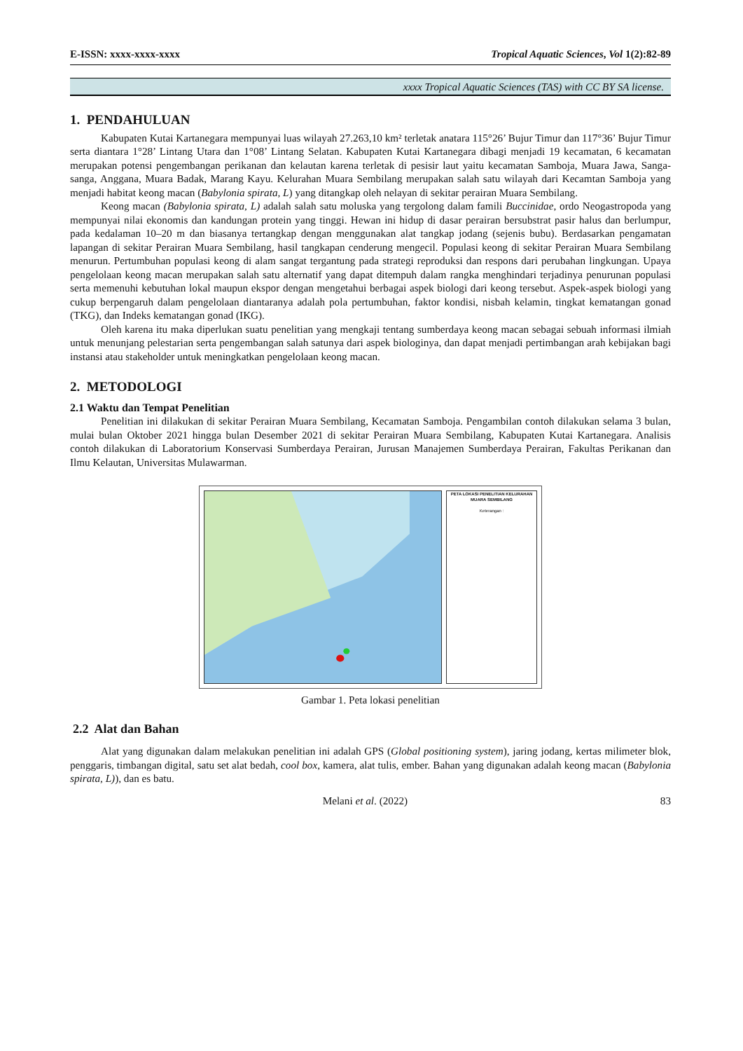E-ISSN: xxxx-xxxx-xxxx Tropical Aquatic Sciences, Vol 1(2):82-89
xxxx Tropical Aquatic Sciences (TAS) with CC BY SA license.
1. PENDAHULUAN
Kabupaten Kutai Kartanegara mempunyai luas wilayah 27.263,10 km² terletak anatara 115°26’ Bujur Timur dan 117°36’ Bujur Timur serta diantara 1°28’ Lintang Utara dan 1°08’ Lintang Selatan. Kabupaten Kutai Kartanegara dibagi menjadi 19 kecamatan, 6 kecamatan merupakan potensi pengembangan perikanan dan kelautan karena terletak di pesisir laut yaitu kecamatan Samboja, Muara Jawa, Sanga-sanga, Anggana, Muara Badak, Marang Kayu. Kelurahan Muara Sembilang merupakan salah satu wilayah dari Kecamtan Samboja yang menjadi habitat keong macan (Babylonia spirata, L) yang ditangkap oleh nelayan di sekitar perairan Muara Sembilang.
Keong macan (Babylonia spirata, L) adalah salah satu moluska yang tergolong dalam famili Buccinidae, ordo Neogastropoda yang mempunyai nilai ekonomis dan kandungan protein yang tinggi. Hewan ini hidup di dasar perairan bersubstrat pasir halus dan berlumpur, pada kedalaman 10–20 m dan biasanya tertangkap dengan menggunakan alat tangkap jodang (sejenis bubu). Berdasarkan pengamatan lapangan di sekitar Perairan Muara Sembilang, hasil tangkapan cenderung mengecil. Populasi keong di sekitar Perairan Muara Sembilang menurun. Pertumbuhan populasi keong di alam sangat tergantung pada strategi reproduksi dan respons dari perubahan lingkungan. Upaya pengelolaan keong macan merupakan salah satu alternatif yang dapat ditempuh dalam rangka menghindari terjadinya penurunan populasi serta memenuhi kebutuhan lokal maupun ekspor dengan mengetahui berbagai aspek biologi dari keong tersebut. Aspek-aspek biologi yang cukup berpengaruh dalam pengelolaan diantaranya adalah pola pertumbuhan, faktor kondisi, nisbah kelamin, tingkat kematangan gonad (TKG), dan Indeks kematangan gonad (IKG).
Oleh karena itu maka diperlukan suatu penelitian yang mengkaji tentang sumberdaya keong macan sebagai sebuah informasi ilmiah untuk menunjang pelestarian serta pengembangan salah satunya dari aspek biologinya, dan dapat menjadi pertimbangan arah kebijakan bagi instansi atau stakeholder untuk meningkatkan pengelolaan keong macan.
2. METODOLOGI
2.1 Waktu dan Tempat Penelitian
Penelitian ini dilakukan di sekitar Perairan Muara Sembilang, Kecamatan Samboja. Pengambilan contoh dilakukan selama 3 bulan, mulai bulan Oktober 2021 hingga bulan Desember 2021 di sekitar Perairan Muara Sembilang, Kabupaten Kutai Kartanegara. Analisis contoh dilakukan di Laboratorium Konservasi Sumberdaya Perairan, Jurusan Manajemen Sumberdaya Perairan, Fakultas Perikanan dan Ilmu Kelautan, Universitas Mulawarman.
PETA LOKASI PENELITIAN KELURAHAN MUARA SEMBILANG
Keterangan :
Gambar 1. Peta lokasi penelitian
2.2 Alat dan Bahan
Alat yang digunakan dalam melakukan penelitian ini adalah GPS (Global positioning system), jaring jodang, kertas milimeter blok, penggaris, timbangan digital, satu set alat bedah, cool box, kamera, alat tulis, ember. Bahan yang digunakan adalah keong macan (Babylonia spirata, L)), dan es batu.
Melani et al. (2022) 83